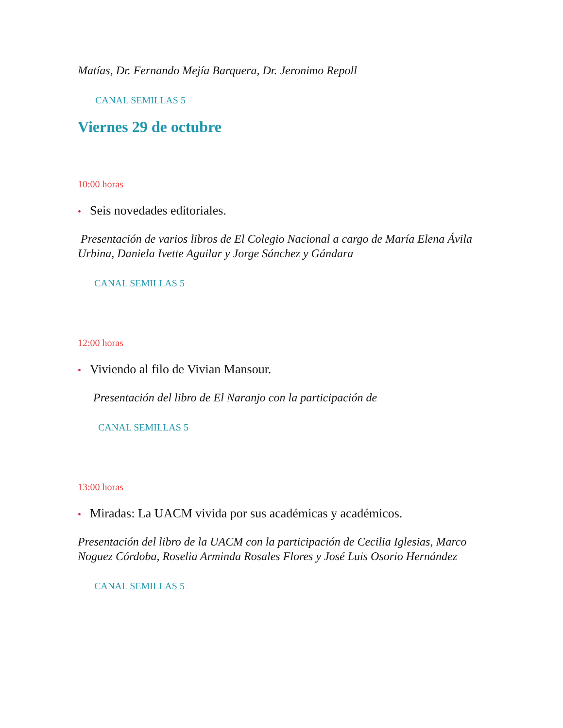Matías, Dr. Fernando Mejía Barquera, Dr. Jeronimo Repoll
CANAL SEMILLAS 5
Viernes 29 de octubre
10:00 horas
• Seis novedades editoriales.
Presentación de varios libros de El Colegio Nacional a cargo de María Elena Ávila Urbina, Daniela Ivette Aguilar y Jorge Sánchez y Gándara
CANAL SEMILLAS 5
12:00 horas
• Viviendo al filo de Vivian Mansour.
Presentación del libro de El Naranjo con la participación de
CANAL SEMILLAS 5
13:00 horas
• Miradas: La UACM vivida por sus académicas y académicos.
Presentación del libro de la UACM con la participación de Cecilia Iglesias, Marco Noguez Córdoba, Roselia Arminda Rosales Flores y José Luis Osorio Hernández
CANAL SEMILLAS 5